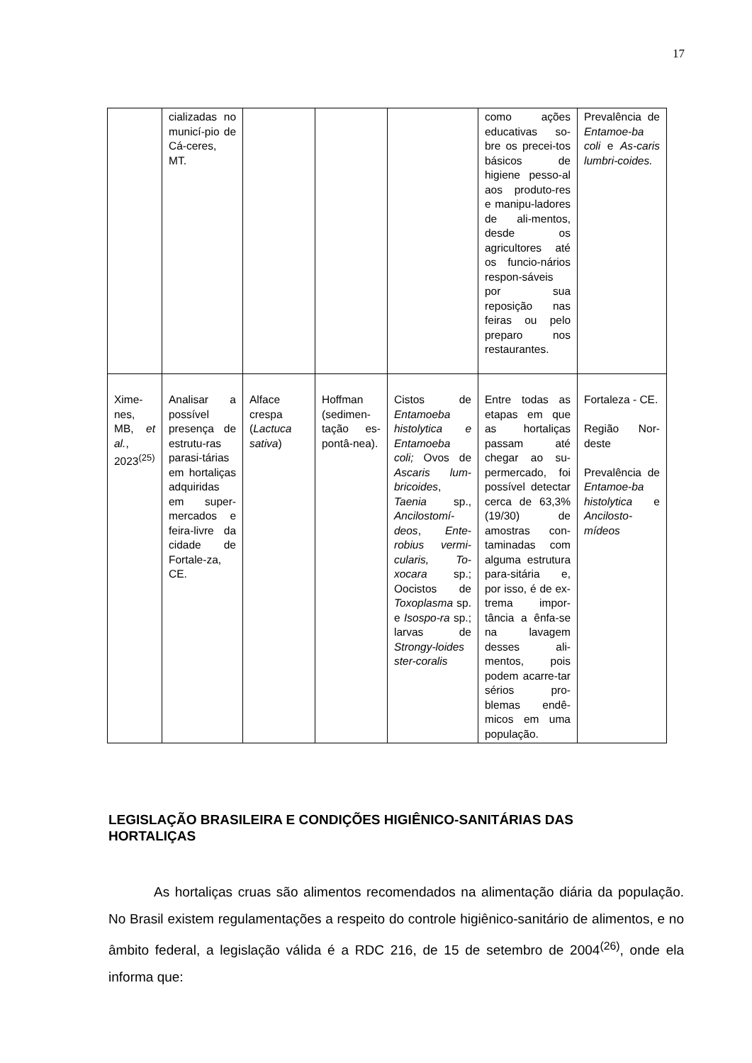17
| | cializadas no municí-pio de Cá-ceres, MT. | | | | como ações educativas so-bre os precei-tos básicos de higiene pesso-al aos produto-res e manipu-ladores de ali-mentos, desde os agricultores até os funcio-nários respon-sáveis por sua reposição nas feiras ou pelo preparo nos restaurantes. | Prevalência de Entamoe-ba coli e As-caris lumbri-coides. |
| Xime-nes, MB, et al. , 2023<sup>(25)</sup> | Analisar a possível presença de estrutu-ras parasi-tárias em hortaliças adquiridas em super-mercados e feira-livre da cidade de Fortale-za, CE. | Alface crespa ( Lactuca sativa ) | Hoffman (sedimen-tação es-pontâ-nea). | Cistos de Entamoeba histolytica e Entamoeba coli; Ovos de Ascaris lum-bricoides , Taenia sp., Ancilostomí-deos , Ente-robius vermi-cularis, To-xocara sp.; Oocistos de Toxoplasma sp. e Isospo-ra sp.; larvas de Strongy-loides ster-coralis | Entre todas as etapas em que as hortaliças passam até chegar ao su-permercado, foi possível detectar cerca de 63,3% (19/30) de amostras con-taminadas com alguma estrutura para-sitária e, por isso, é de ex-trema impor-tância a ênfa-se na lavagem desses ali-mentos, pois podem acarre-tar sérios pro-blemas endê-micos em uma população. | Fortaleza - CE. Região Nor-deste Prevalência de Entamoe-ba histolytica e Ancilosto-mídeos |
LEGISLAÇÃO BRASILEIRA E CONDIÇÕES HIGIÊNICO-SANITÁRIAS DAS HORTALIÇAS
As hortaliças cruas são alimentos recomendados na alimentação diária da população. No Brasil existem regulamentações a respeito do controle higiênico-sanitário de alimentos, e no âmbito federal, a legislação válida é a RDC 216, de 15 de setembro de 2004<sup>(26)</sup>, onde ela informa que: